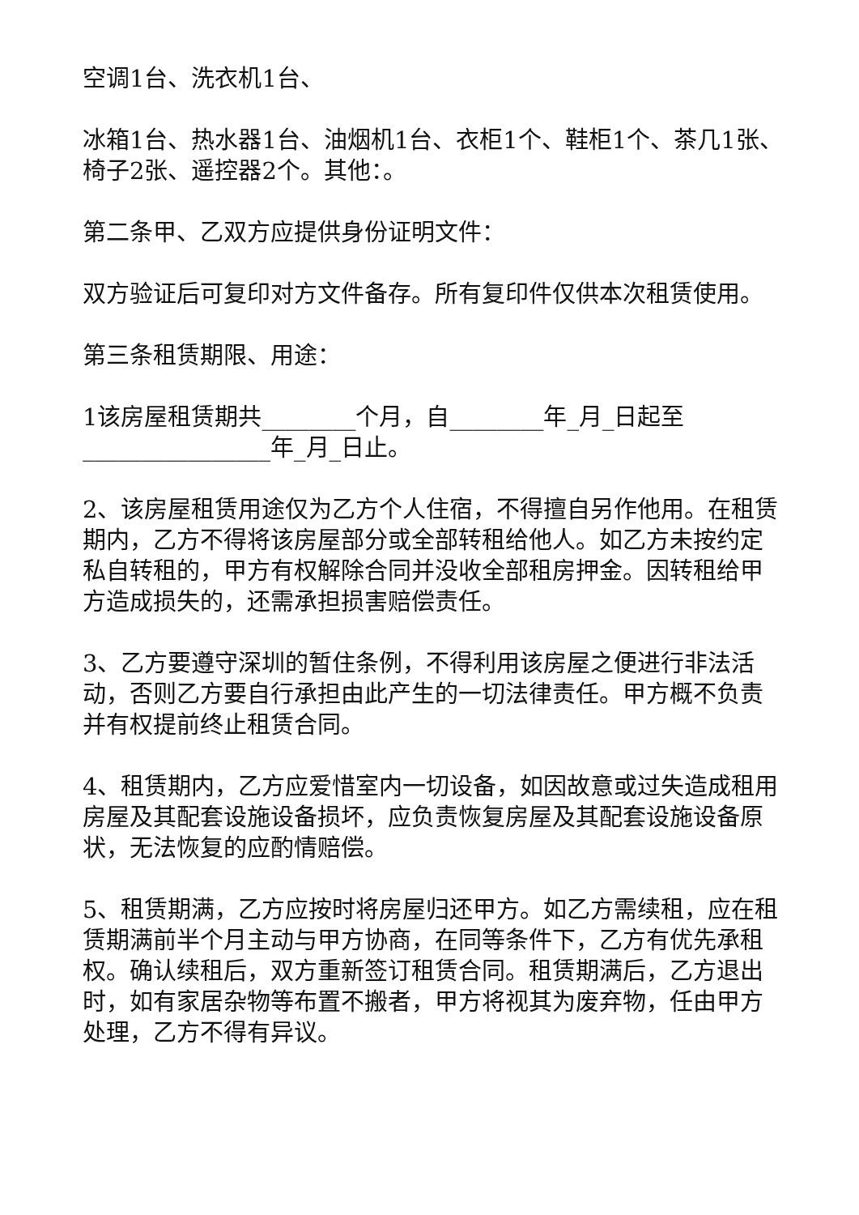空调1台、洗衣机1台、
冰箱1台、热水器1台、油烟机1台、衣柜1个、鞋柜1个、茶几1张、椅子2张、遥控器2个。其他：。
第二条甲、乙双方应提供身份证明文件：
双方验证后可复印对方文件备存。所有复印件仅供本次租赁使用。
第三条租赁期限、用途：
1该房屋租赁期共________个月，自________年_月_日起至________________年_月_日止。
2、该房屋租赁用途仅为乙方个人住宿，不得擅自另作他用。在租赁期内，乙方不得将该房屋部分或全部转租给他人。如乙方未按约定私自转租的，甲方有权解除合同并没收全部租房押金。因转租给甲方造成损失的，还需承担损害赔偿责任。
3、乙方要遵守深圳的暂住条例，不得利用该房屋之便进行非法活动，否则乙方要自行承担由此产生的一切法律责任。甲方概不负责并有权提前终止租赁合同。
4、租赁期内，乙方应爱惜室内一切设备，如因故意或过失造成租用房屋及其配套设施设备损坏，应负责恢复房屋及其配套设施设备原状，无法恢复的应酌情赔偿。
5、租赁期满，乙方应按时将房屋归还甲方。如乙方需续租，应在租赁期满前半个月主动与甲方协商，在同等条件下，乙方有优先承租权。确认续租后，双方重新签订租赁合同。租赁期满后，乙方退出时，如有家居杂物等布置不搬者，甲方将视其为废弃物，任由甲方处理，乙方不得有异议。